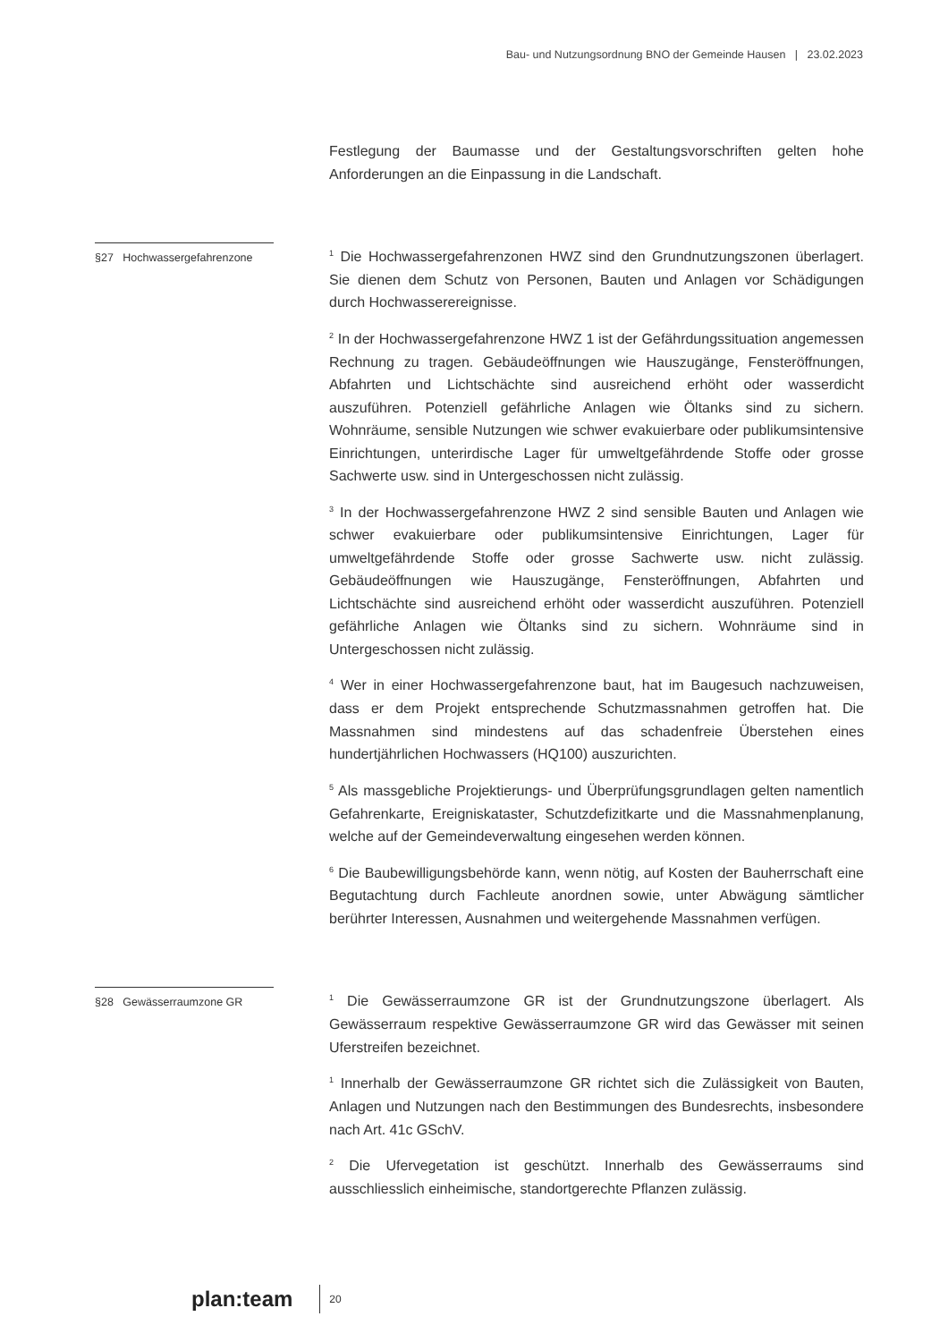Bau- und Nutzungsordnung BNO der Gemeinde Hausen | 23.02.2023
Festlegung der Baumasse und der Gestaltungsvorschriften gelten hohe Anforderungen an die Einpassung in die Landschaft.
§27 Hochwassergefahrenzone
<sup>1</sup> Die Hochwassergefahrenzonen HWZ sind den Grundnutzungszonen überlagert. Sie dienen dem Schutz von Personen, Bauten und Anlagen vor Schädigungen durch Hochwasserereignisse.
<sup>2</sup> In der Hochwassergefahrenzone HWZ 1 ist der Gefährdungssituation angemessen Rechnung zu tragen. Gebäudeöffnungen wie Hauszugänge, Fensteröffnungen, Abfahrten und Lichtschächte sind ausreichend erhöht oder wasserdicht auszuführen. Potenziell gefährliche Anlagen wie Öltanks sind zu sichern. Wohnräume, sensible Nutzungen wie schwer evakuierbare oder publikumsintensive Einrichtungen, unterirdische Lager für umweltgefährdende Stoffe oder grosse Sachwerte usw. sind in Untergeschossen nicht zulässig.
<sup>3</sup> In der Hochwassergefahrenzone HWZ 2 sind sensible Bauten und Anlagen wie schwer evakuierbare oder publikumsintensive Einrichtungen, Lager für umweltgefährdende Stoffe oder grosse Sachwerte usw. nicht zulässig. Gebäudeöffnungen wie Hauszugänge, Fensteröffnungen, Abfahrten und Lichtschächte sind ausreichend erhöht oder wasserdicht auszuführen. Potenziell gefährliche Anlagen wie Öltanks sind zu sichern. Wohnräume sind in Untergeschossen nicht zulässig.
<sup>4</sup> Wer in einer Hochwassergefahrenzone baut, hat im Baugesuch nachzuweisen, dass er dem Projekt entsprechende Schutzmassnahmen getroffen hat. Die Massnahmen sind mindestens auf das schadenfreie Überstehen eines hundertjährlichen Hochwassers (HQ100) auszurichten.
<sup>5</sup> Als massgebliche Projektierungs- und Überprüfungsgrundlagen gelten namentlich Gefahrenkarte, Ereigniskataster, Schutzdefizitkarte und die Massnahmenplanung, welche auf der Gemeindeverwaltung eingesehen werden können.
<sup>6</sup> Die Baubewilligungsbehörde kann, wenn nötig, auf Kosten der Bauherrschaft eine Begutachtung durch Fachleute anordnen sowie, unter Abwägung sämtlicher berührter Interessen, Ausnahmen und weitergehende Massnahmen verfügen.
§28 Gewässerraumzone GR
<sup>1</sup> Die Gewässerraumzone GR ist der Grundnutzungszone überlagert. Als Gewässerraum respektive Gewässerraumzone GR wird das Gewässer mit seinen Uferstreifen bezeichnet.
<sup>1</sup> Innerhalb der Gewässerraumzone GR richtet sich die Zulässigkeit von Bauten, Anlagen und Nutzungen nach den Bestimmungen des Bundesrechts, insbesondere nach Art. 41c GSchV.
<sup>2</sup> Die Ufervegetation ist geschützt. Innerhalb des Gewässerraums sind ausschliesslich einheimische, standortgerechte Pflanzen zulässig.
plan:team 20